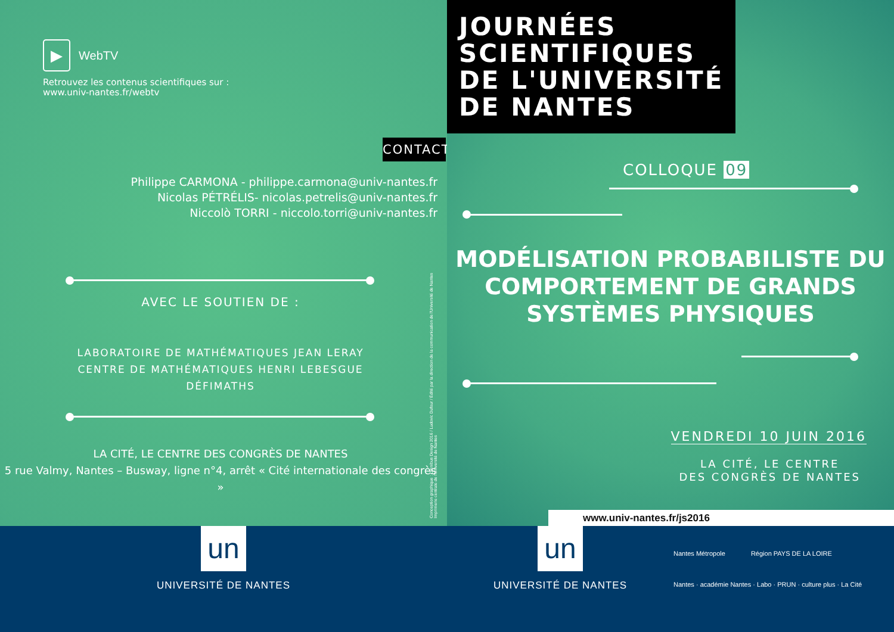▶
WebTV
Retrouvez les contenus scientifiques sur :
www.univ-nantes.fr/webtv
CONTACT
Philippe CARMONA - philippe.carmona@univ-nantes.fr
Nicolas PÉTRÉLIS- nicolas.petrelis@univ-nantes.fr
Niccolò TORRI - niccolo.torri@univ-nantes.fr
AVEC LE SOUTIEN DE :
LABORATOIRE DE MATHÉMATIQUES JEAN LERAY
CENTRE DE MATHÉMATIQUES HENRI LEBESGUE
DÉFIMATHS
LA CITÉ, LE CENTRE DES CONGRÈS DE NANTES
5 rue Valmy, Nantes – Busway, ligne n°4, arrêt « Cité internationale des congrès »
Conception graphique : Omnibus Design 2016 / Ludovic Dufour / Édité par la direction de la communication de l'Université de Nantes
Imprimerie centrale de l'Université de Nantes
JOURNÉES
SCIENTIFIQUES
DE L'UNIVERSITÉ
DE NANTES
COLLOQUE 09
MODÉLISATION PROBABILISTE DU
COMPORTEMENT DE GRANDS
SYSTÈMES PHYSIQUES
VENDREDI 10 JUIN 2016
LA CITÉ, LE CENTRE
DES CONGRÈS DE NANTES
www.univ-nantes.fr/js2016
un
UNIVERSITÉ DE NANTES
un
UNIVERSITÉ DE NANTES
Nantes Métropole Région PAYS DE LA LOIRE
Nantes · académie Nantes · Labo · PRUN · culture plus · La Cité